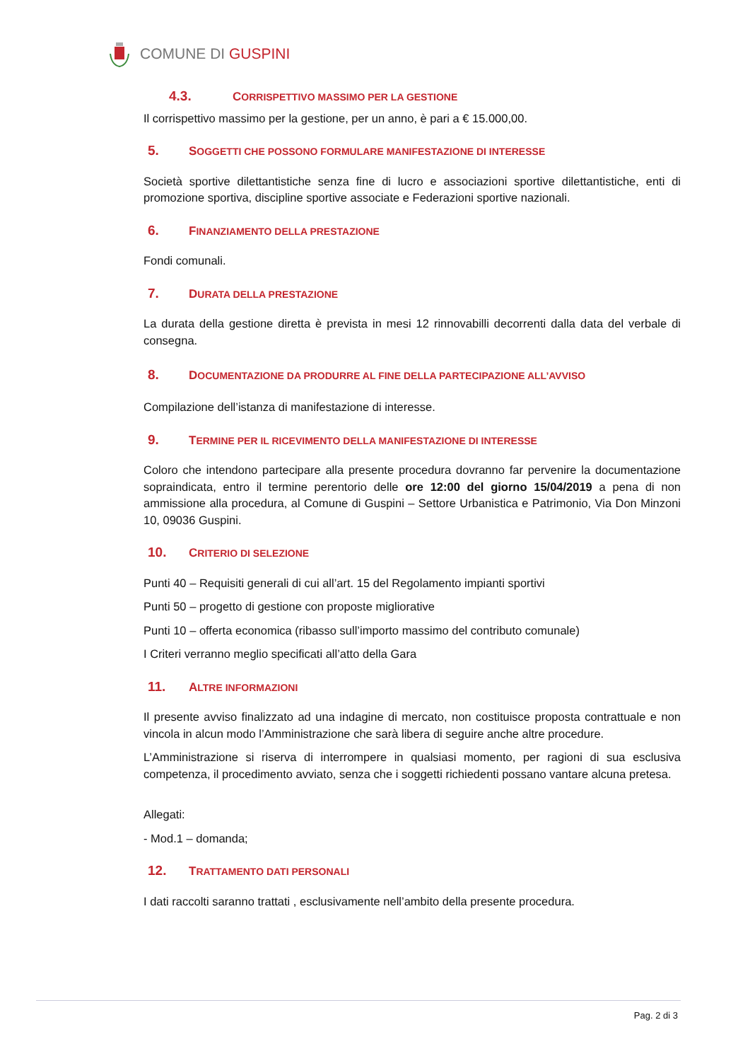COMUNE DI GUSPINI
4.3. CORRISPETTIVO MASSIMO PER LA GESTIONE
Il corrispettivo massimo per la gestione, per un anno, è pari a € 15.000,00.
5. SOGGETTI CHE POSSONO FORMULARE MANIFESTAZIONE DI INTERESSE
Società sportive dilettantistiche senza fine di lucro e associazioni sportive dilettantistiche, enti di promozione sportiva, discipline sportive associate e Federazioni sportive nazionali.
6. FINANZIAMENTO DELLA PRESTAZIONE
Fondi comunali.
7. DURATA DELLA PRESTAZIONE
La durata della gestione diretta è prevista in mesi 12 rinnovabilli decorrenti dalla data del verbale di consegna.
8. DOCUMENTAZIONE DA PRODURRE AL FINE DELLA PARTECIPAZIONE ALL’AVVISO
Compilazione dell’istanza di manifestazione di interesse.
9. TERMINE PER IL RICEVIMENTO DELLA MANIFESTAZIONE DI INTERESSE
Coloro che intendono partecipare alla presente procedura dovranno far pervenire la documentazione sopraindicata, entro il termine perentorio delle ore 12:00 del giorno 15/04/2019 a pena di non ammissione alla procedura, al Comune di Guspini – Settore Urbanistica e Patrimonio, Via Don Minzoni 10, 09036 Guspini.
10. CRITERIO DI SELEZIONE
Punti 40 – Requisiti generali di cui all’art. 15 del Regolamento impianti sportivi
Punti 50 – progetto di gestione con proposte migliorative
Punti 10 – offerta economica (ribasso sull’importo massimo del contributo comunale)
I Criteri verranno meglio specificati all’atto della Gara
11. ALTRE INFORMAZIONI
Il presente avviso finalizzato ad una indagine di mercato, non costituisce proposta contrattuale e non vincola in alcun modo l’Amministrazione che sarà libera di seguire anche altre procedure.
L’Amministrazione si riserva di interrompere in qualsiasi momento, per ragioni di sua esclusiva competenza, il procedimento avviato, senza che i soggetti richiedenti possano vantare alcuna pretesa.
Allegati:
- Mod.1 – domanda;
12. TRATTAMENTO DATI PERSONALI
I dati raccolti saranno trattati , esclusivamente nell’ambito della presente procedura.
Pag. 2 di 3